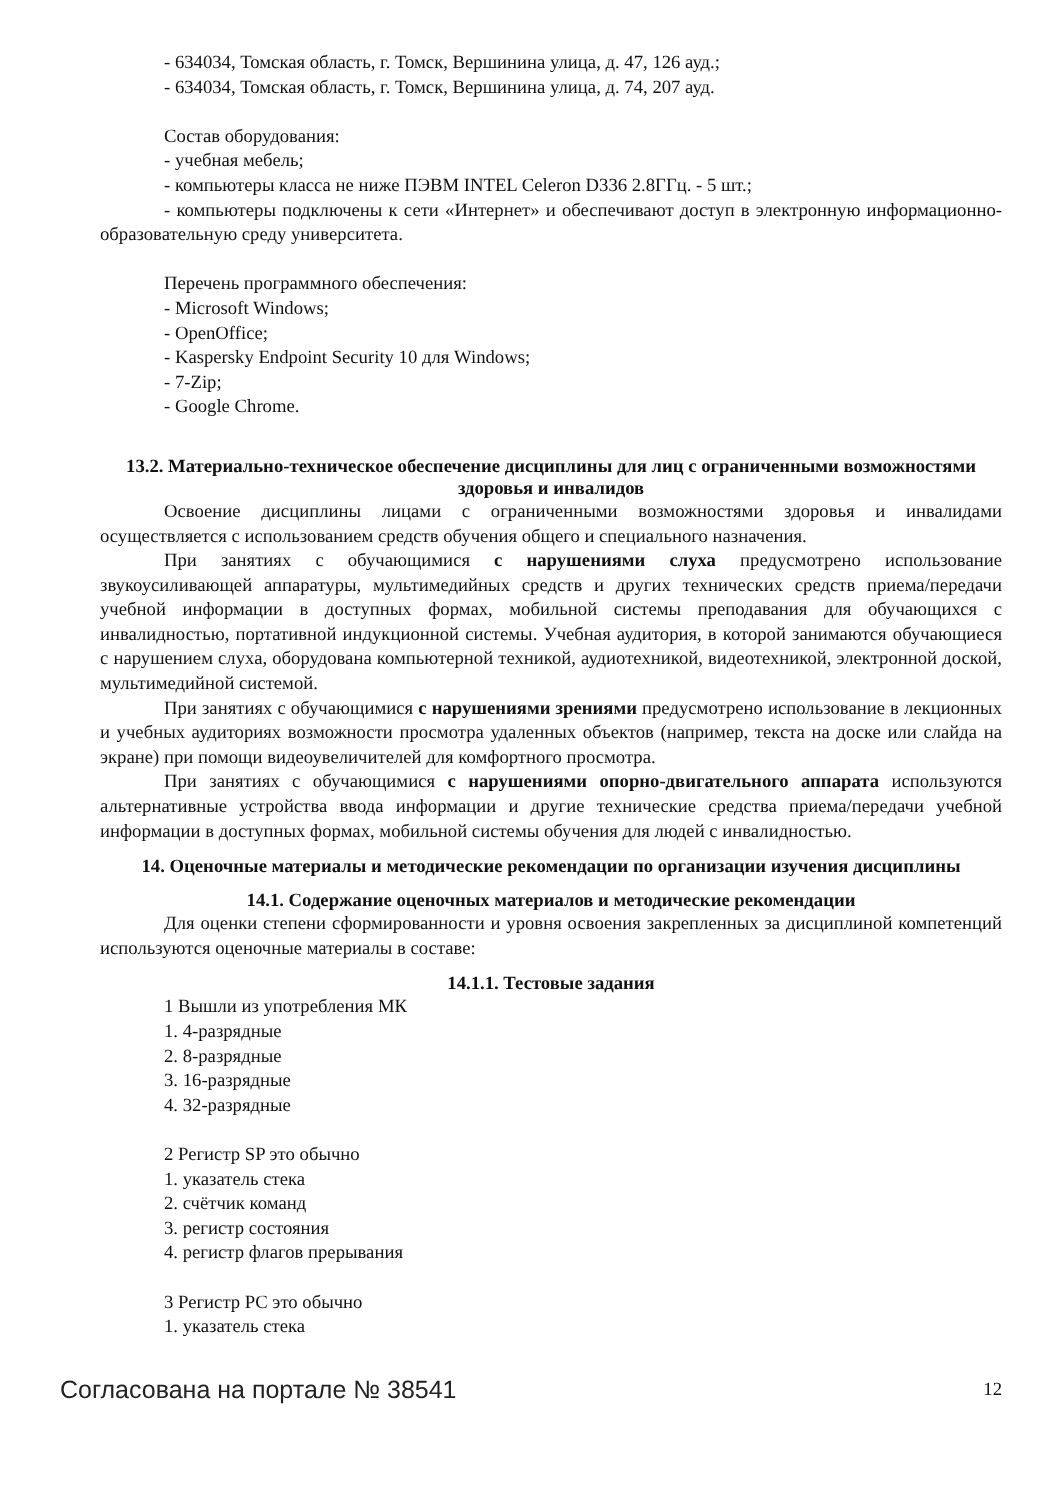- 634034, Томская область, г. Томск, Вершинина улица, д. 47, 126 ауд.;
- 634034, Томская область, г. Томск, Вершинина улица, д. 74, 207 ауд.
Состав оборудования:
- учебная мебель;
- компьютеры класса не ниже ПЭВМ INTEL Celeron D336 2.8ГГц. - 5 шт.;
- компьютеры подключены к сети «Интернет» и обеспечивают доступ в электронную информационно-образовательную среду университета.
Перечень программного обеспечения:
- Microsoft Windows;
- OpenOffice;
- Kaspersky Endpoint Security 10 для Windows;
- 7-Zip;
- Google Chrome.
13.2. Материально-техническое обеспечение дисциплины для лиц с ограниченными возможностями здоровья и инвалидов
Освоение дисциплины лицами с ограниченными возможностями здоровья и инвалидами осуществляется с использованием средств обучения общего и специального назначения.
При занятиях с обучающимися с нарушениями слуха предусмотрено использование звукоусиливающей аппаратуры, мультимедийных средств и других технических средств приема/передачи учебной информации в доступных формах, мобильной системы преподавания для обучающихся с инвалидностью, портативной индукционной системы. Учебная аудитория, в которой занимаются обучающиеся с нарушением слуха, оборудована компьютерной техникой, аудиотехникой, видеотехникой, электронной доской, мультимедийной системой.
При занятиях с обучающимися с нарушениями зрениями предусмотрено использование в лекционных и учебных аудиториях возможности просмотра удаленных объектов (например, текста на доске или слайда на экране) при помощи видеоувеличителей для комфортного просмотра.
При занятиях с обучающимися с нарушениями опорно-двигательного аппарата используются альтернативные устройства ввода информации и другие технические средства приема/передачи учебной информации в доступных формах, мобильной системы обучения для людей с инвалидностью.
14. Оценочные материалы и методические рекомендации по организации изучения дисциплины
14.1. Содержание оценочных материалов и методические рекомендации
Для оценки степени сформированности и уровня освоения закрепленных за дисциплиной компетенций используются оценочные материалы в составе:
14.1.1. Тестовые задания
1 Вышли из употребления МК
1. 4-разрядные
2. 8-разрядные
3. 16-разрядные
4. 32-разрядные
2 Регистр SP это обычно
1. указатель стека
2. счётчик команд
3. регистр состояния
4. регистр флагов прерывания
3 Регистр PC это обычно
1. указатель стека
Согласована на портале № 38541 12